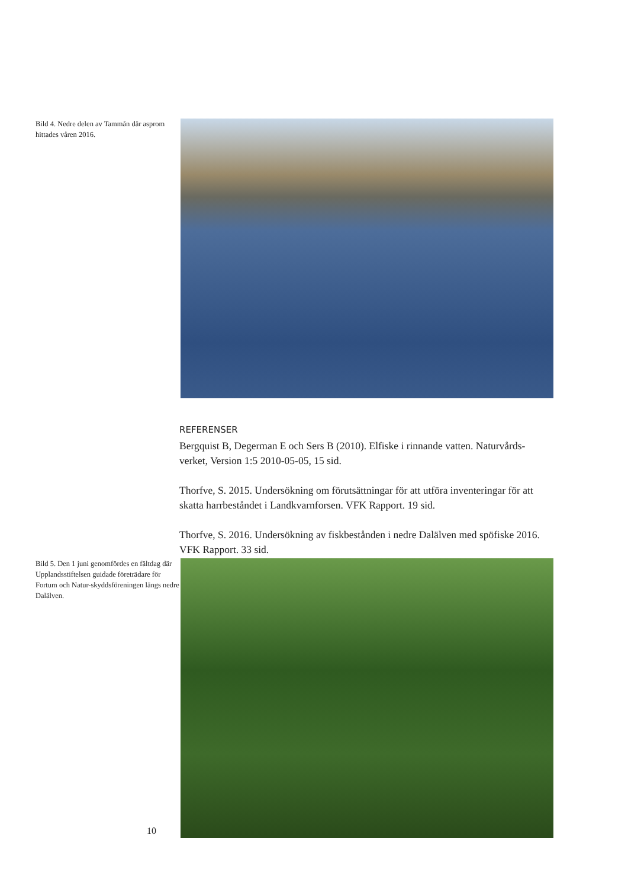Bild 4. Nedre delen av Tammån där asprom hittades våren 2016.
REFERENSER
Bergquist B, Degerman E och Sers B (2010). Elfiske i rinnande vatten. Naturvårds-verket, Version 1:5 2010-05-05, 15 sid.
Thorfve, S. 2015. Undersökning om förutsättningar för att utföra inventeringar för att skatta harrbeståndet i Landkvarnforsen. VFK Rapport. 19 sid.
Thorfve, S. 2016. Undersökning av fiskbestånden i nedre Dalälven med spöfiske 2016. VFK Rapport. 33 sid.
Bild 5. Den 1 juni genomfördes en fältdag där Upplandsstiftelsen guidade företrädare för Fortum och Natur-skyddsföreningen längs nedre Dalälven.
10